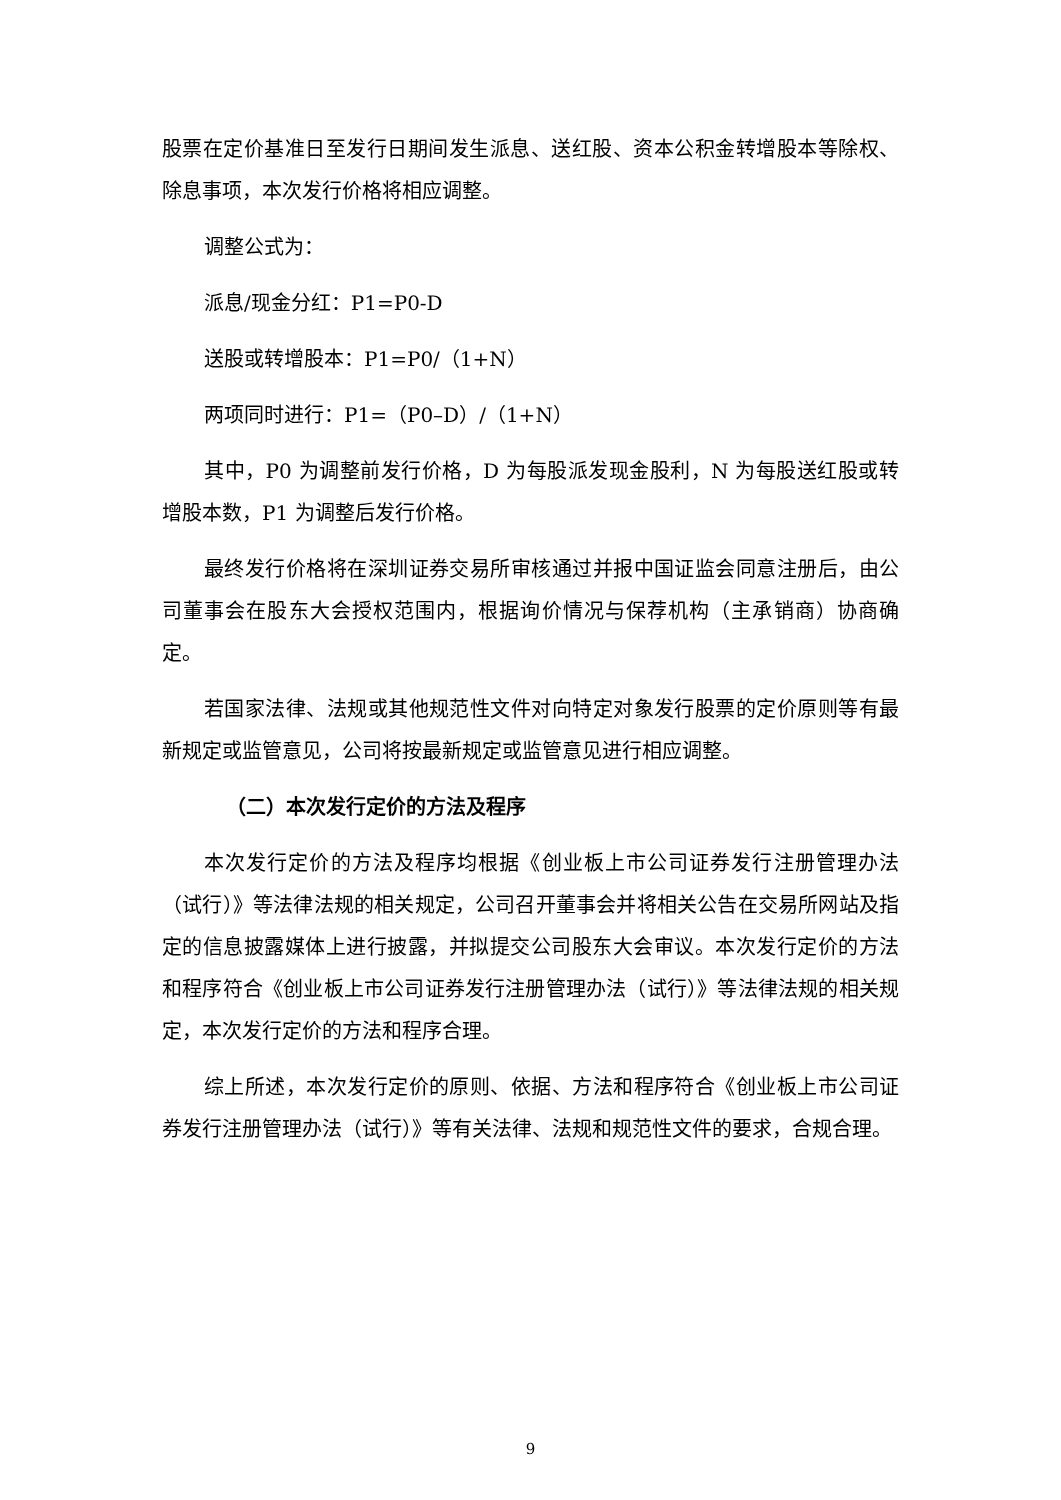股票在定价基准日至发行日期间发生派息、送红股、资本公积金转增股本等除权、除息事项，本次发行价格将相应调整。
调整公式为：
派息/现金分红：P1=P0-D
送股或转增股本：P1=P0/（1+N）
两项同时进行：P1=（P0–D）/（1+N）
其中，P0 为调整前发行价格，D 为每股派发现金股利，N 为每股送红股或转增股本数，P1 为调整后发行价格。
最终发行价格将在深圳证券交易所审核通过并报中国证监会同意注册后，由公司董事会在股东大会授权范围内，根据询价情况与保荐机构（主承销商）协商确定。
若国家法律、法规或其他规范性文件对向特定对象发行股票的定价原则等有最新规定或监管意见，公司将按最新规定或监管意见进行相应调整。
（二）本次发行定价的方法及程序
本次发行定价的方法及程序均根据《创业板上市公司证券发行注册管理办法（试行）》等法律法规的相关规定，公司召开董事会并将相关公告在交易所网站及指定的信息披露媒体上进行披露，并拟提交公司股东大会审议。本次发行定价的方法和程序符合《创业板上市公司证券发行注册管理办法（试行）》等法律法规的相关规定，本次发行定价的方法和程序合理。
综上所述，本次发行定价的原则、依据、方法和程序符合《创业板上市公司证券发行注册管理办法（试行）》等有关法律、法规和规范性文件的要求，合规合理。
9